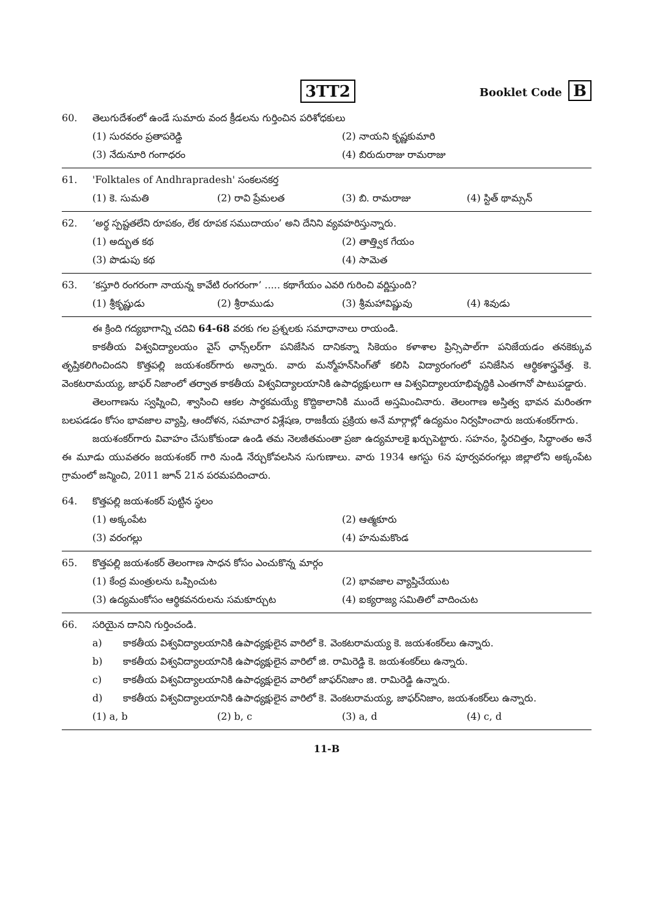3TT2
Booklet Code B
60. తెలుగుదేశంలో ఉండే సుమారు వంద క్రీడలను గుర్తించిన పరిశోధకులు
(1) సురవరం ప్రతాపరెడ్డి
(2) నాయని కృష్ణకుమారి
(3) నేదునూరి గంగాధరం
(4) బిరుదురాజు రామరాజు
61. 'Folktales of Andhrapradesh' సంకలనకర్త
(1) కె. సుమతి
(2) రావి ప్రేమలత
(3) బి. రామరాజు
(4) స్టిత్ థామ్సన్
62. ‘అర్థ స్పష్టతలేని రూపకం, లేక రూపక సముదాయం’ అని దేనిని వ్యవహరిస్తున్నారు.
(1) అద్భుత కథ
(2) తాత్త్విక గేయం
(3) పొడుపు కథ
(4) సామెత
63. ‘కస్తూరి రంగరంగా నాయన్న కావేటి రంగరంగా’ ..... కథాగేయం ఎవరి గురించి వర్ణిస్తుంది?
(1) శ్రీకృష్ణుడు
(2) శ్రీరాముడు
(3) శ్రీమహావిష్ణువు
(4) శివుడు
ఈ క్రింది గద్యభాగాన్ని చదివి 64-68 వరకు గల ప్రశ్నలకు సమాధానాలు రాయండి.
కాకతీయ విశ్వవిద్యాలయం వైస్ ఛాన్స్‌లర్‌గా పనిజేసిన దానికన్నా సికెయం కళాశాల ప్రిన్సిపాల్‌గా పనిజేయడం తనకెక్కువ తృప్తికలిగించిందని కొత్తపల్లి జయశంకర్‌గారు అన్నారు. వారు మన్మోహన్‌సింగ్‌తో కలిసి విద్యారంగంలో పనిజేసిన ఆర్థికశాస్త్రవేత్త. కె. వెంకటరామయ్య, జాఫర్ నిజాంలో తర్వాత కాకతీయ విశ్వవిద్యాలయానికి ఉపాధ్యక్షులుగా ఆ విశ్వవిద్యాలయాభివృద్ధికి ఎంతగానో పాటుపడ్డారు.
తెలంగాణను స్వప్నించి, శ్వాసించి ఆకల సార్థకమయ్యే కొద్దికాలానికి ముందే అస్తమించినారు. తెలంగాణ అస్తిత్వ భావన మరింతగా బలపడడం కోసం భావజాల వ్యాప్తి, ఆందోళన, సమాచార విశ్లేషణ, రాజకీయ ప్రక్రియ అనే మార్గాల్లో ఉద్యమం నిర్వహించారు జయశంకర్‌గారు.
జయశంకర్‌గారు వివాహం చేసుకోకుండా ఉండి తమ నెలజీతమంతా ప్రజా ఉద్యమాలకై ఖర్చుపెట్టారు. సహనం, స్థిరచిత్తం, సిద్ధాంతం అనే ఈ మూడు యువతరం జయశంకర్ గారి నుండి నేర్చుకోవలసిన సుగుణాలు. వారు 1934 ఆగస్టు 6న పూర్వవరంగల్లు జిల్లాలోని అక్కంపేట గ్రామంలో జన్మించి, 2011 జూన్ 21న పరమపదించారు.
64. కొత్తపల్లి జయశంకర్ పుట్టిన స్థలం
(1) అక్కంపేట
(2) ఆత్మకూరు
(3) వరంగల్లు
(4) హనుమకొండ
65. కొత్తపల్లి జయశంకర్ తెలంగాణ సాధన కోసం ఎంచుకొన్న మార్గం
(1) కేంద్ర మంత్రులను ఒప్పించుట
(2) భావజాల వ్యాప్తిచేయుట
(3) ఉద్యమంకోసం ఆర్థికవనరులను సమకూర్చుట
(4) ఐక్యరాజ్య సమితిలో వాదించుట
66. సరియైన దానిని గుర్తించండి.
a) కాకతీయ విశ్వవిద్యాలయానికి ఉపాధ్యక్షులైన వారిలో కె. వెంకటరామయ్య కె. జయశంకర్‌లు ఉన్నారు.
b) కాకతీయ విశ్వవిద్యాలయానికి ఉపాధ్యక్షులైన వారిలో జి. రామిరెడ్డి కె. జయశంకర్‌లు ఉన్నారు.
c) కాకతీయ విశ్వవిద్యాలయానికి ఉపాధ్యక్షులైన వారిలో జాఫర్‌నిజాం జి. రామిరెడ్డి ఉన్నారు.
d) కాకతీయ విశ్వవిద్యాలయానికి ఉపాధ్యక్షులైన వారిలో కె. వెంకటరామయ్య, జాఫర్‌నిజాం, జయశంకర్‌లు ఉన్నారు.
(1) a, b
(2) b, c
(3) a, d
(4) c, d
11-B